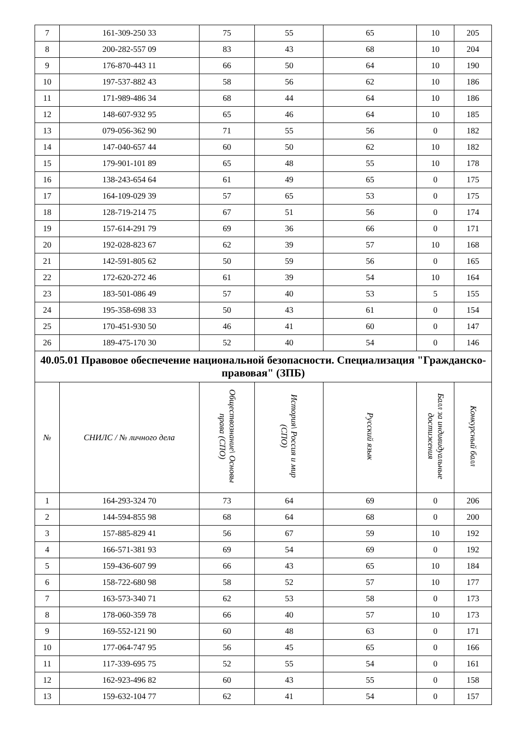| 7 | 161-309-250 33 | 75 | 55 | 65 | 10 | 205 |
| 8 | 200-282-557 09 | 83 | 43 | 68 | 10 | 204 |
| 9 | 176-870-443 11 | 66 | 50 | 64 | 10 | 190 |
| 10 | 197-537-882 43 | 58 | 56 | 62 | 10 | 186 |
| 11 | 171-989-486 34 | 68 | 44 | 64 | 10 | 186 |
| 12 | 148-607-932 95 | 65 | 46 | 64 | 10 | 185 |
| 13 | 079-056-362 90 | 71 | 55 | 56 | 0 | 182 |
| 14 | 147-040-657 44 | 60 | 50 | 62 | 10 | 182 |
| 15 | 179-901-101 89 | 65 | 48 | 55 | 10 | 178 |
| 16 | 138-243-654 64 | 61 | 49 | 65 | 0 | 175 |
| 17 | 164-109-029 39 | 57 | 65 | 53 | 0 | 175 |
| 18 | 128-719-214 75 | 67 | 51 | 56 | 0 | 174 |
| 19 | 157-614-291 79 | 69 | 36 | 66 | 0 | 171 |
| 20 | 192-028-823 67 | 62 | 39 | 57 | 10 | 168 |
| 21 | 142-591-805 62 | 50 | 59 | 56 | 0 | 165 |
| 22 | 172-620-272 46 | 61 | 39 | 54 | 10 | 164 |
| 23 | 183-501-086 49 | 57 | 40 | 53 | 5 | 155 |
| 24 | 195-358-698 33 | 50 | 43 | 61 | 0 | 154 |
| 25 | 170-451-930 50 | 46 | 41 | 60 | 0 | 147 |
| 26 | 189-475-170 30 | 52 | 40 | 54 | 0 | 146 |
| 40.05.01 Правовое обеспечение национальной безопасности. Специализация "Гражданско-правовая" (ЗПБ) | | | | | | |
| № | СНИЛС / № личного дела | Обществознание\ Основы права (СПО) | История\ Россия и мир (СПО) | Русский язык | Балл за индивидуальные достижения | Конкурсный балл |
| 1 | 164-293-324 70 | 73 | 64 | 69 | 0 | 206 |
| 2 | 144-594-855 98 | 68 | 64 | 68 | 0 | 200 |
| 3 | 157-885-829 41 | 56 | 67 | 59 | 10 | 192 |
| 4 | 166-571-381 93 | 69 | 54 | 69 | 0 | 192 |
| 5 | 159-436-607 99 | 66 | 43 | 65 | 10 | 184 |
| 6 | 158-722-680 98 | 58 | 52 | 57 | 10 | 177 |
| 7 | 163-573-340 71 | 62 | 53 | 58 | 0 | 173 |
| 8 | 178-060-359 78 | 66 | 40 | 57 | 10 | 173 |
| 9 | 169-552-121 90 | 60 | 48 | 63 | 0 | 171 |
| 10 | 177-064-747 95 | 56 | 45 | 65 | 0 | 166 |
| 11 | 117-339-695 75 | 52 | 55 | 54 | 0 | 161 |
| 12 | 162-923-496 82 | 60 | 43 | 55 | 0 | 158 |
| 13 | 159-632-104 77 | 62 | 41 | 54 | 0 | 157 |